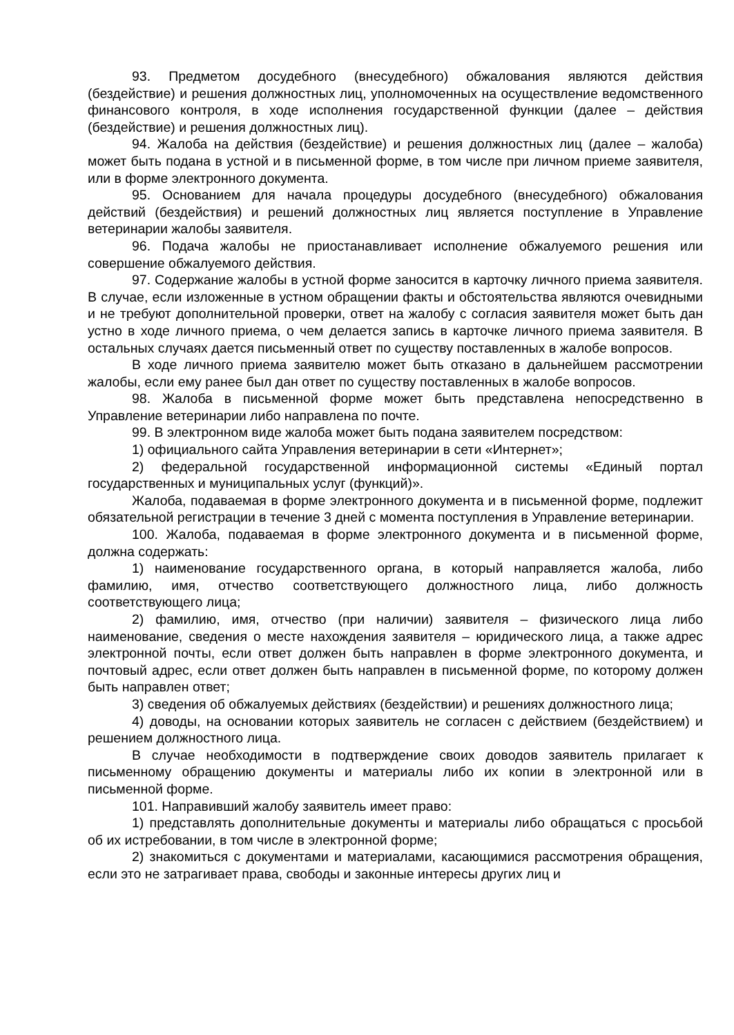93. Предметом досудебного (внесудебного) обжалования являются действия (бездействие) и решения должностных лиц, уполномоченных на осуществление ведомственного финансового контроля, в ходе исполнения государственной функции (далее – действия (бездействие) и решения должностных лиц).
94. Жалоба на действия (бездействие) и решения должностных лиц (далее – жалоба) может быть подана в устной и в письменной форме, в том числе при личном приеме заявителя, или в форме электронного документа.
95. Основанием для начала процедуры досудебного (внесудебного) обжалования действий (бездействия) и решений должностных лиц является поступление в Управление ветеринарии жалобы заявителя.
96. Подача жалобы не приостанавливает исполнение обжалуемого решения или совершение обжалуемого действия.
97. Содержание жалобы в устной форме заносится в карточку личного приема заявителя. В случае, если изложенные в устном обращении факты и обстоятельства являются очевидными и не требуют дополнительной проверки, ответ на жалобу с согласия заявителя может быть дан устно в ходе личного приема, о чем делается запись в карточке личного приема заявителя. В остальных случаях дается письменный ответ по существу поставленных в жалобе вопросов.
В ходе личного приема заявителю может быть отказано в дальнейшем рассмотрении жалобы, если ему ранее был дан ответ по существу поставленных в жалобе вопросов.
98. Жалоба в письменной форме может быть представлена непосредственно в Управление ветеринарии либо направлена по почте.
99. В электронном виде жалоба может быть подана заявителем посредством:
1) официального сайта Управления ветеринарии в сети «Интернет»;
2) федеральной государственной информационной системы «Единый портал государственных и муниципальных услуг (функций)».
Жалоба, подаваемая в форме электронного документа и в письменной форме, подлежит обязательной регистрации в течение 3 дней с момента поступления в Управление ветеринарии.
100. Жалоба, подаваемая в форме электронного документа и в письменной форме, должна содержать:
1) наименование государственного органа, в который направляется жалоба, либо фамилию, имя, отчество соответствующего должностного лица, либо должность соответствующего лица;
2) фамилию, имя, отчество (при наличии) заявителя – физического лица либо наименование, сведения о месте нахождения заявителя – юридического лица, а также адрес электронной почты, если ответ должен быть направлен в форме электронного документа, и почтовый адрес, если ответ должен быть направлен в письменной форме, по которому должен быть направлен ответ;
3) сведения об обжалуемых действиях (бездействии) и решениях должностного лица;
4) доводы, на основании которых заявитель не согласен с действием (бездействием) и решением должностного лица.
В случае необходимости в подтверждение своих доводов заявитель прилагает к письменному обращению документы и материалы либо их копии в электронной или в письменной форме.
101. Направивший жалобу заявитель имеет право:
1) представлять дополнительные документы и материалы либо обращаться с просьбой об их истребовании, в том числе в электронной форме;
2) знакомиться с документами и материалами, касающимися рассмотрения обращения, если это не затрагивает права, свободы и законные интересы других лиц и